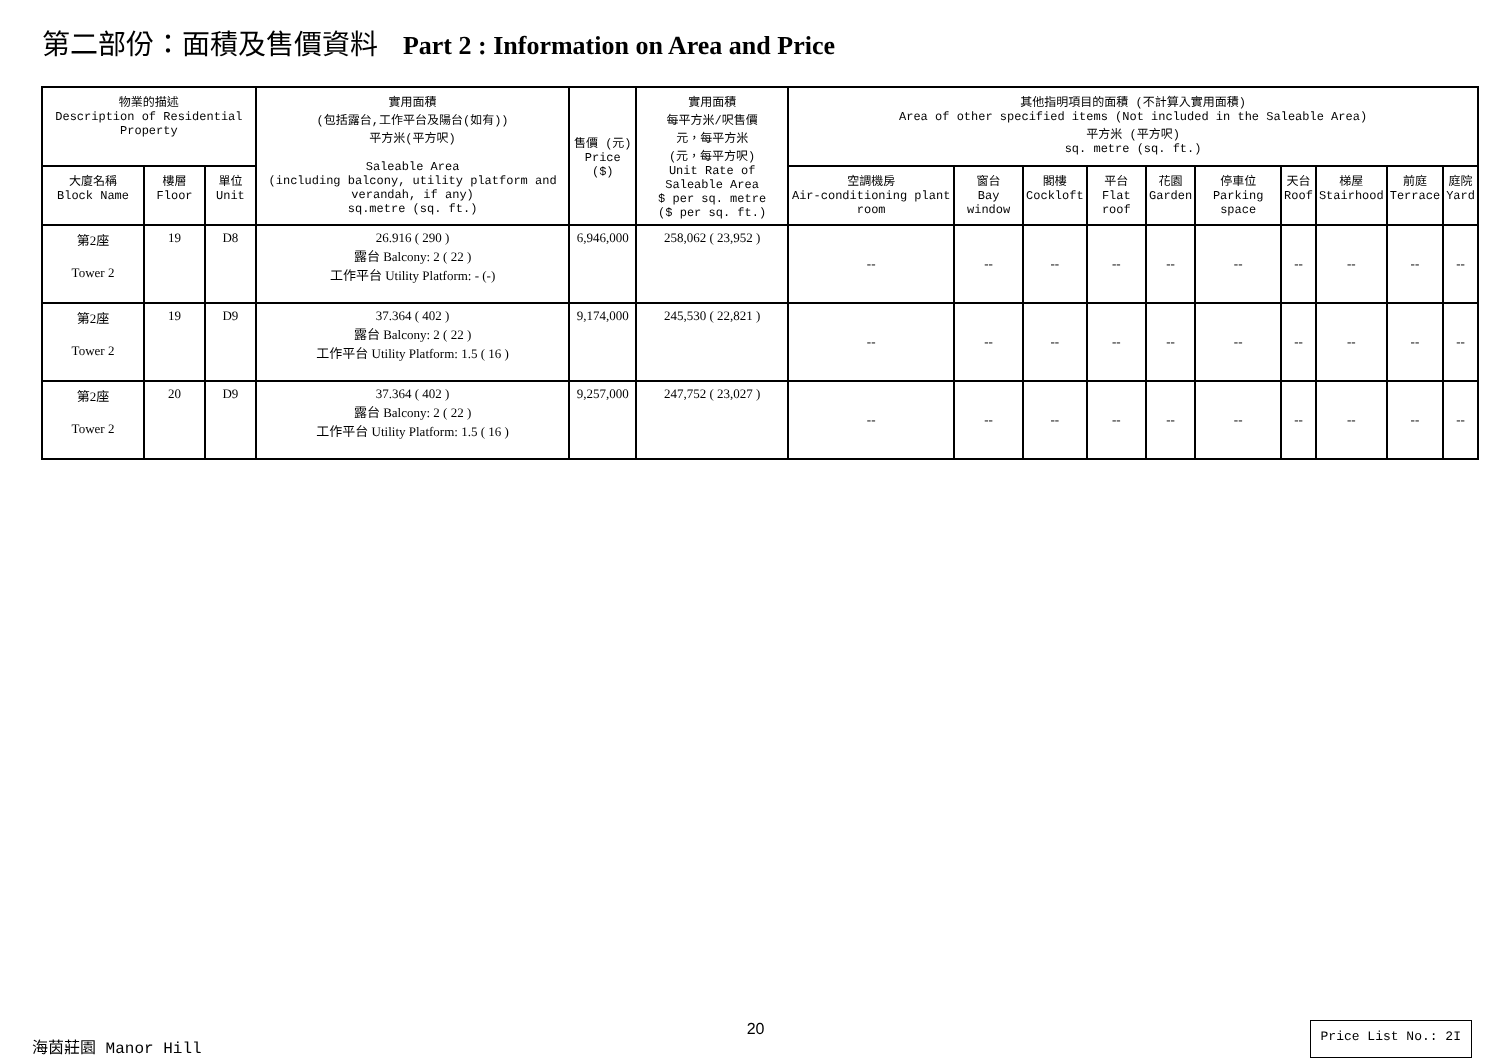第二部份：面積及售價資料 Part 2 : Information on Area and Price
| 物業的描述 Description of Residential Property | | | 實用面積 (包括露台,工作平台及陽台(如有)) 平方米(平方呎) Saleable Area (including balcony, utility platform and verandah, if any) sq.metre (sq. ft.) | 售價 (元) Price ($) | 實用面積 每平方米/呎售價 元，每平方米 (元，每平方呎) Unit Rate of Saleable Area $ per sq. metre ($ per sq. ft.) | 其他指明項目的面積 (不計算入實用面積) Area of other specified items (Not included in the Saleable Area) 平方米 (平方呎) sq. metre (sq. ft.) | | | | | | | | | |
| --- | --- | --- | --- | --- | --- | --- | --- | --- | --- | --- | --- | --- | --- | --- | --- |
| 大廈名稱 Block Name | 樓層 Floor | 單位 Unit | | | | 空調機房 Air-conditioning plant room | 窗台 Bay window | 閣樓 Cockloft | 平台 Flat roof | 花園 Garden | 停車位 Parking space | 天台 Roof | 梯屋 Stairhood | 前庭 Terrace | 庭院 Yard |
| 第2座 Tower 2 | 19 | D8 | 26.916 ( 290 ) 露台 Balcony: 2 ( 22 ) 工作平台 Utility Platform: - (-) | 6,946,000 | 258,062 ( 23,952 ) | -- | -- | -- | -- | -- | -- | -- | -- | -- | -- |
| 第2座 Tower 2 | 19 | D9 | 37.364 ( 402 ) 露台 Balcony: 2 ( 22 ) 工作平台 Utility Platform: 1.5 ( 16 ) | 9,174,000 | 245,530 ( 22,821 ) | -- | -- | -- | -- | -- | -- | -- | -- | -- | -- |
| 第2座 Tower 2 | 20 | D9 | 37.364 ( 402 ) 露台 Balcony: 2 ( 22 ) 工作平台 Utility Platform: 1.5 ( 16 ) | 9,257,000 | 247,752 ( 23,027 ) | -- | -- | -- | -- | -- | -- | -- | -- | -- | -- |
海茵莊園 Manor Hill 20 Price List No.: 2I